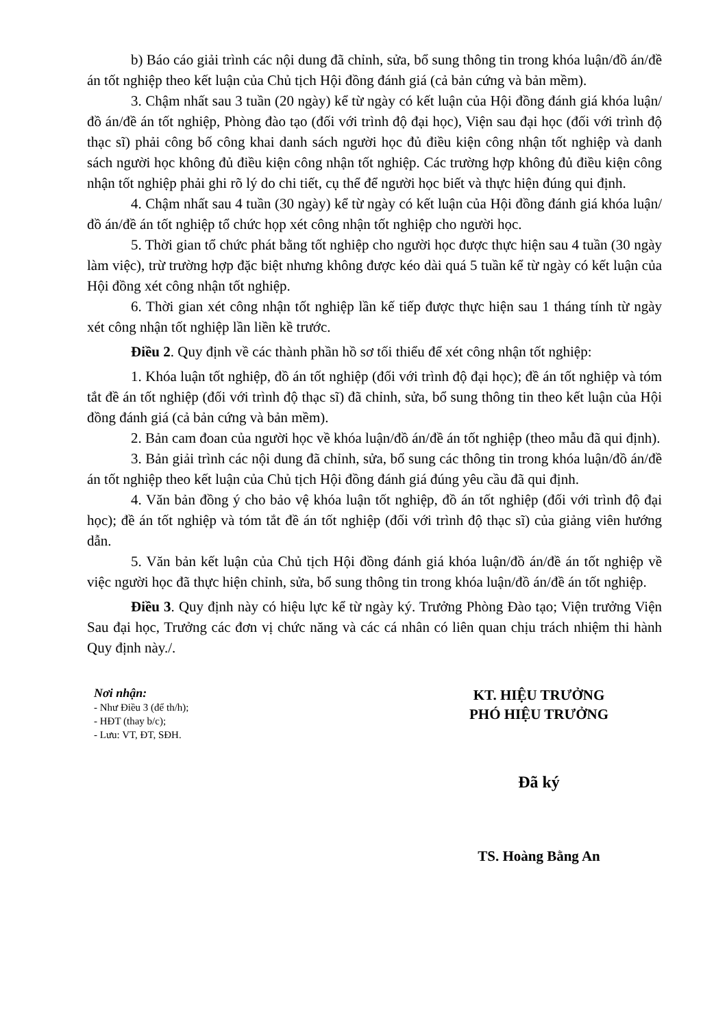b) Báo cáo giải trình các nội dung đã chỉnh, sửa, bổ sung thông tin trong khóa luận/đồ án/đề án tốt nghiệp theo kết luận của Chủ tịch Hội đồng đánh giá (cả bản cứng và bản mềm).
3. Chậm nhất sau 3 tuần (20 ngày) kể từ ngày có kết luận của Hội đồng đánh giá khóa luận/đồ án/đề án tốt nghiệp, Phòng đào tạo (đối với trình độ đại học), Viện sau đại học (đối với trình độ thạc sĩ) phải công bố công khai danh sách người học đủ điều kiện công nhận tốt nghiệp và danh sách người học không đủ điều kiện công nhận tốt nghiệp. Các trường hợp không đủ điều kiện công nhận tốt nghiệp phải ghi rõ lý do chi tiết, cụ thể để người học biết và thực hiện đúng qui định.
4. Chậm nhất sau 4 tuần (30 ngày) kể từ ngày có kết luận của Hội đồng đánh giá khóa luận/đồ án/đề án tốt nghiệp tổ chức họp xét công nhận tốt nghiệp cho người học.
5. Thời gian tổ chức phát bằng tốt nghiệp cho người học được thực hiện sau 4 tuần (30 ngày làm việc), trừ trường hợp đặc biệt nhưng không được kéo dài quá 5 tuần kể từ ngày có kết luận của Hội đồng xét công nhận tốt nghiệp.
6. Thời gian xét công nhận tốt nghiệp lần kế tiếp được thực hiện sau 1 tháng tính từ ngày xét công nhận tốt nghiệp lần liền kề trước.
Điều 2. Quy định về các thành phần hồ sơ tối thiểu để xét công nhận tốt nghiệp:
1. Khóa luận tốt nghiệp, đồ án tốt nghiệp (đối với trình độ đại học); đề án tốt nghiệp và tóm tắt đề án tốt nghiệp (đối với trình độ thạc sĩ) đã chỉnh, sửa, bổ sung thông tin theo kết luận của Hội đồng đánh giá (cả bản cứng và bản mềm).
2. Bản cam đoan của người học về khóa luận/đồ án/đề án tốt nghiệp (theo mẫu đã qui định).
3. Bản giải trình các nội dung đã chỉnh, sửa, bổ sung các thông tin trong khóa luận/đồ án/đề án tốt nghiệp theo kết luận của Chủ tịch Hội đồng đánh giá đúng yêu cầu đã qui định.
4. Văn bản đồng ý cho bảo vệ khóa luận tốt nghiệp, đồ án tốt nghiệp (đối với trình độ đại học); đề án tốt nghiệp và tóm tắt đề án tốt nghiệp (đối với trình độ thạc sĩ) của giảng viên hướng dẫn.
5. Văn bản kết luận của Chủ tịch Hội đồng đánh giá khóa luận/đồ án/đề án tốt nghiệp về việc người học đã thực hiện chỉnh, sửa, bổ sung thông tin trong khóa luận/đồ án/đề án tốt nghiệp.
Điều 3. Quy định này có hiệu lực kể từ ngày ký. Trưởng Phòng Đào tạo; Viện trưởng Viện Sau đại học, Trưởng các đơn vị chức năng và các cá nhân có liên quan chịu trách nhiệm thi hành Quy định này./.
Nơi nhận:
- Như Điều 3 (để th/h);
- HĐT (thay b/c);
- Lưu: VT, ĐT, SĐH.
KT. HIỆU TRƯỞNG
PHÓ HIỆU TRƯỞNG
Đã ký
TS. Hoàng Bằng An